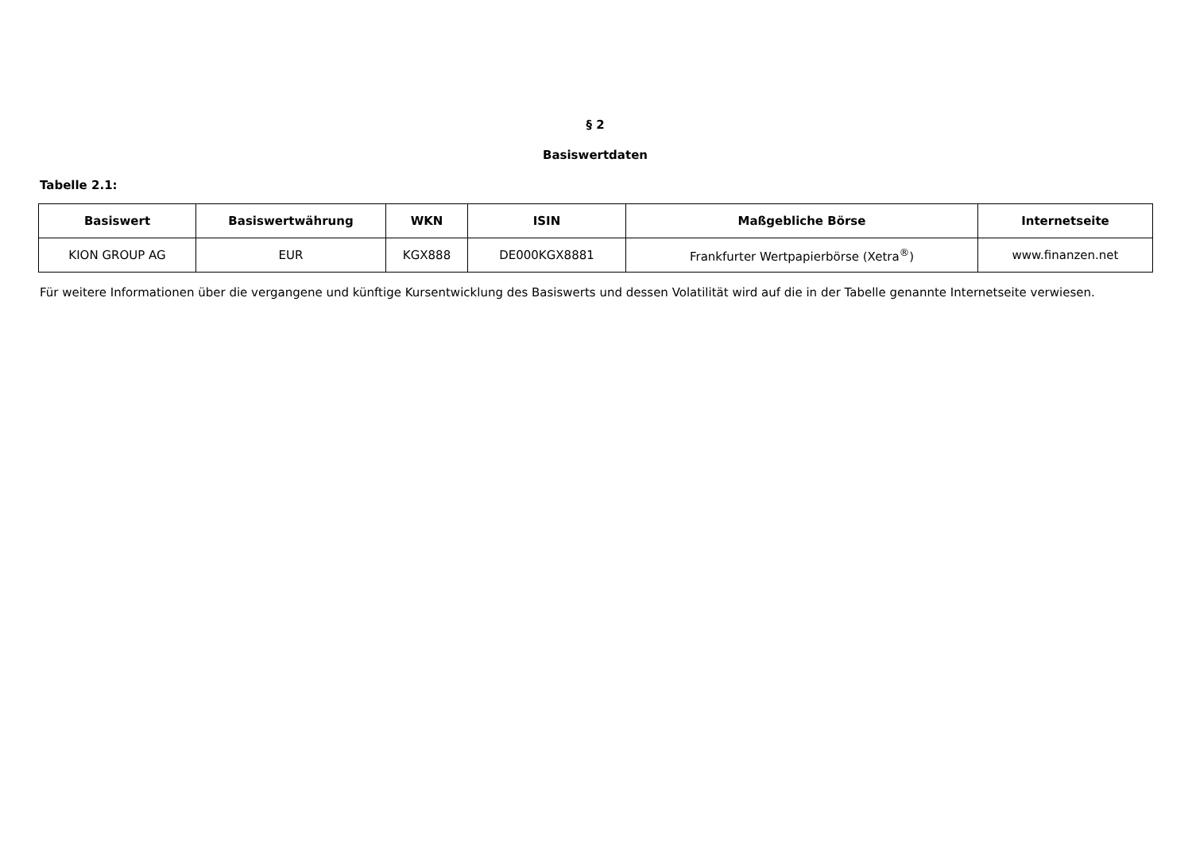§ 2
Basiswertdaten
Tabelle 2.1:
| Basiswert | Basiswertwährung | WKN | ISIN | Maßgebliche Börse | Internetseite |
| --- | --- | --- | --- | --- | --- |
| KION GROUP AG | EUR | KGX888 | DE000KGX8881 | Frankfurter Wertpapierbörse (Xetra<sup>®</sup>) | www.finanzen.net |
Für weitere Informationen über die vergangene und künftige Kursentwicklung des Basiswerts und dessen Volatilität wird auf die in der Tabelle genannte Internetseite verwiesen.